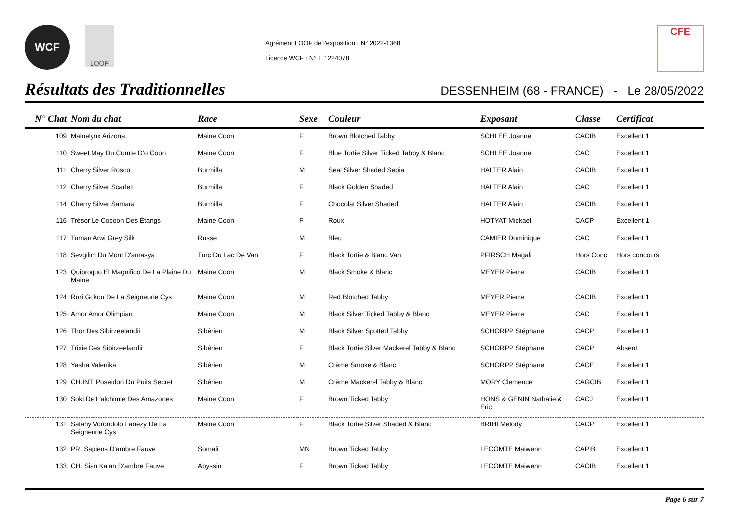WCF
LOOF
Agrément LOOF de l'exposition : N° 2022-1368
Licence WCF : N° L " 224078
CFE
Résultats des Traditionnelles
DESSENHEIM (68 - FRANCE) - Le 28/05/2022
| N° Chat | Nom du chat | Race | Sexe | Couleur | Exposant | Classe | Certificat |
| --- | --- | --- | --- | --- | --- | --- | --- |
| 109 | Mainelynx Arizona | Maine Coon | F | Brown Blotched Tabby | SCHLEE Joanne | CACIB | Excellent 1 |
| 110 | Sweet May Du Comte D’o Coon | Maine Coon | F | Blue Tortie Silver Ticked Tabby & Blanc | SCHLEE Joanne | CAC | Excellent 1 |
| 111 | Cherry Silver Rosco | Burmilla | M | Seal Silver Shaded Sepia | HALTER Alain | CACIB | Excellent 1 |
| 112 | Cherry Silver Scarlett | Burmilla | F | Black Golden Shaded | HALTER Alain | CAC | Excellent 1 |
| 114 | Cherry Silver Samara | Burmilla | F | Chocolat Silver Shaded | HALTER Alain | CACIB | Excellent 1 |
| 116 | Trésor Le Cocoon Des Étangs | Maine Coon | F | Roux | HOTYAT Mickael | CACP | Excellent 1 |
| 117 | Tuman Arwi Grey Silk | Russe | M | Bleu | CAMIER Dominique | CAC | Excellent 1 |
| 118 | Sevgilim Du Mont D'amasya | Turc Du Lac De Van | F | Black Tortie & Blanc Van | PFIRSCH Magali | Hors Conc | Hors concours |
| 123 | Quiproquo El Magnifico De La Plaine Du Maine | Maine Coon | M | Black Smoke & Blanc | MEYER Pierre | CACIB | Excellent 1 |
| 124 | Ruri Gokou De La Seigneurie Cys | Maine Coon | M | Red Blotched Tabby | MEYER Pierre | CACIB | Excellent 1 |
| 125 | Amor Amor Olimpian | Maine Coon | M | Black Silver Ticked Tabby & Blanc | MEYER Pierre | CAC | Excellent 1 |
| 126 | Thor Des Sibirzeelandii | Sibérien | M | Black Silver Spotted Tabby | SCHORPP Stéphane | CACP | Excellent 1 |
| 127 | Trixie Des Sibirzeelandii | Sibérien | F | Black Tortie Silver Mackerel Tabby & Blanc | SCHORPP Stéphane | CACP | Absent |
| 128 | Yasha Valenika | Sibérien | M | Crème Smoke & Blanc | SCHORPP Stéphane | CACE | Excellent 1 |
| 129 | CH.INT. Poseidon Du Puits Secret | Sibérien | M | Crème Mackerel Tabby & Blanc | MORY Clemence | CAGCIB | Excellent 1 |
| 130 | Soki De L'alchimie Des Amazones | Maine Coon | F | Brown Ticked Tabby | HONS & GENIN Nathalie & Eric | CACJ | Excellent 1 |
| 131 | Salahy Vorondolo Lanezy De La Seigneurie Cys | Maine Coon | F | Black Tortie Silver Shaded & Blanc | BRIHI Mélody | CACP | Excellent 1 |
| 132 | PR. Sapiens D'ambre Fauve | Somali | MN | Brown Ticked Tabby | LECOMTE Maiwenn | CAPIB | Excellent 1 |
| 133 | CH. Sian Ka'an D'ambre Fauve | Abyssin | F | Brown Ticked Tabby | LECOMTE Maiwenn | CACIB | Excellent 1 |
Page 6 sur 7